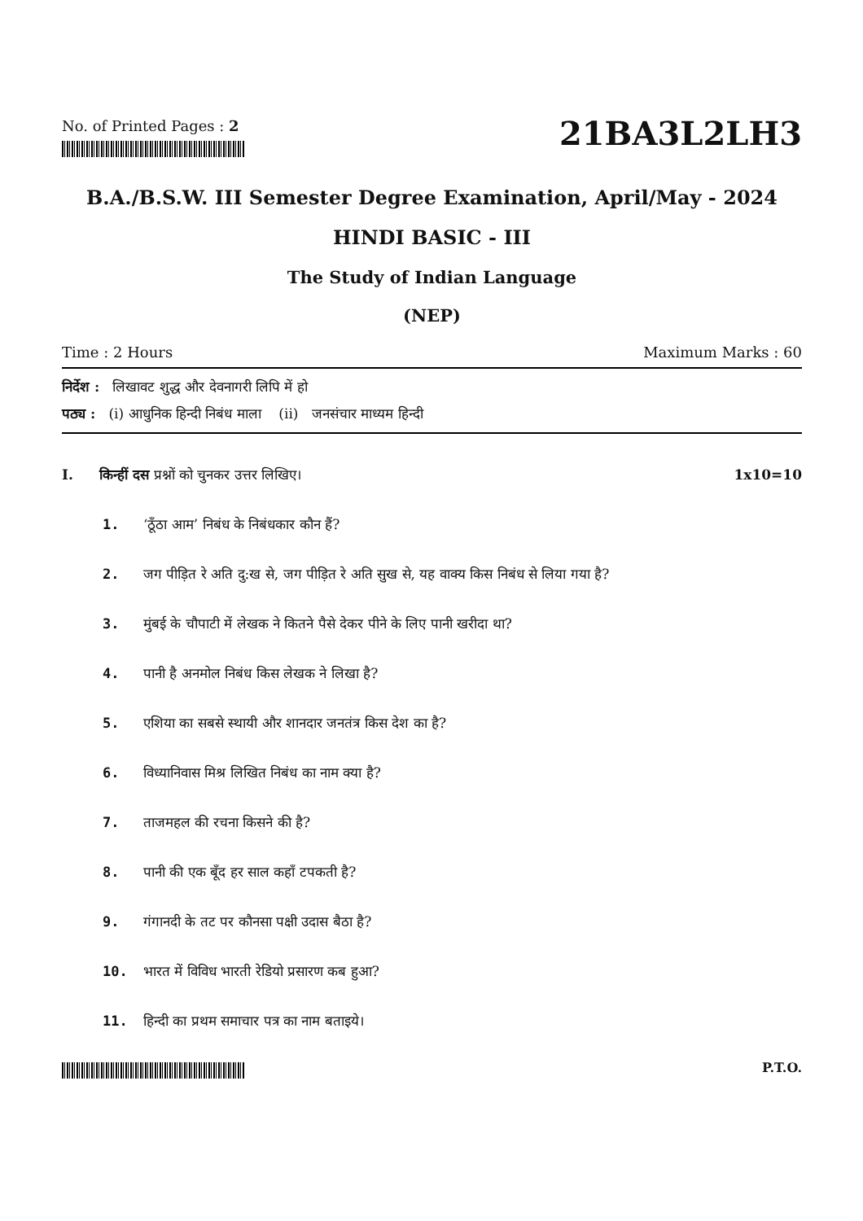No. of Printed Pages : 2
21BA3L2LH3
B.A./B.S.W. III Semester Degree Examination, April/May - 2024
HINDI BASIC - III
The Study of Indian Language
(NEP)
Time : 2 Hours Maximum Marks : 60
निर्देश : लिखावट शुद्ध और देवनागरी लिपि में हो
पठ्य : (i) आधुनिक हिन्दी निबंध माला (ii) जनसंचार माध्यम हिन्दी
I. किन्हीं दस प्रश्नों को चुनकर उत्तर लिखिए। 1x10=10
1. ‘ठूँठा आम’ निबंध के निबंधकार कौन हैं?
2. जग पीड़ित रे अति दु:ख से, जग पीड़ित रे अति सुख से, यह वाक्य किस निबंध से लिया गया है?
3. मुंबई के चौपाटी में लेखक ने कितने पैसे देकर पीने के लिए पानी खरीदा था?
4. पानी है अनमोल निबंध किस लेखक ने लिखा है?
5. एशिया का सबसे स्थायी और शानदार जनतंत्र किस देश का है?
6. विध्यानिवास मिश्र लिखित निबंध का नाम क्या है?
7. ताजमहल की रचना किसने की है?
8. पानी की एक बूँद हर साल कहाँ टपकती है?
9. गंगानदी के तट पर कौनसा पक्षी उदास बैठा है?
10. भारत में विविध भारती रेडियो प्रसारण कब हुआ?
11. हिन्दी का प्रथम समाचार पत्र का नाम बताइये।
P.T.O.